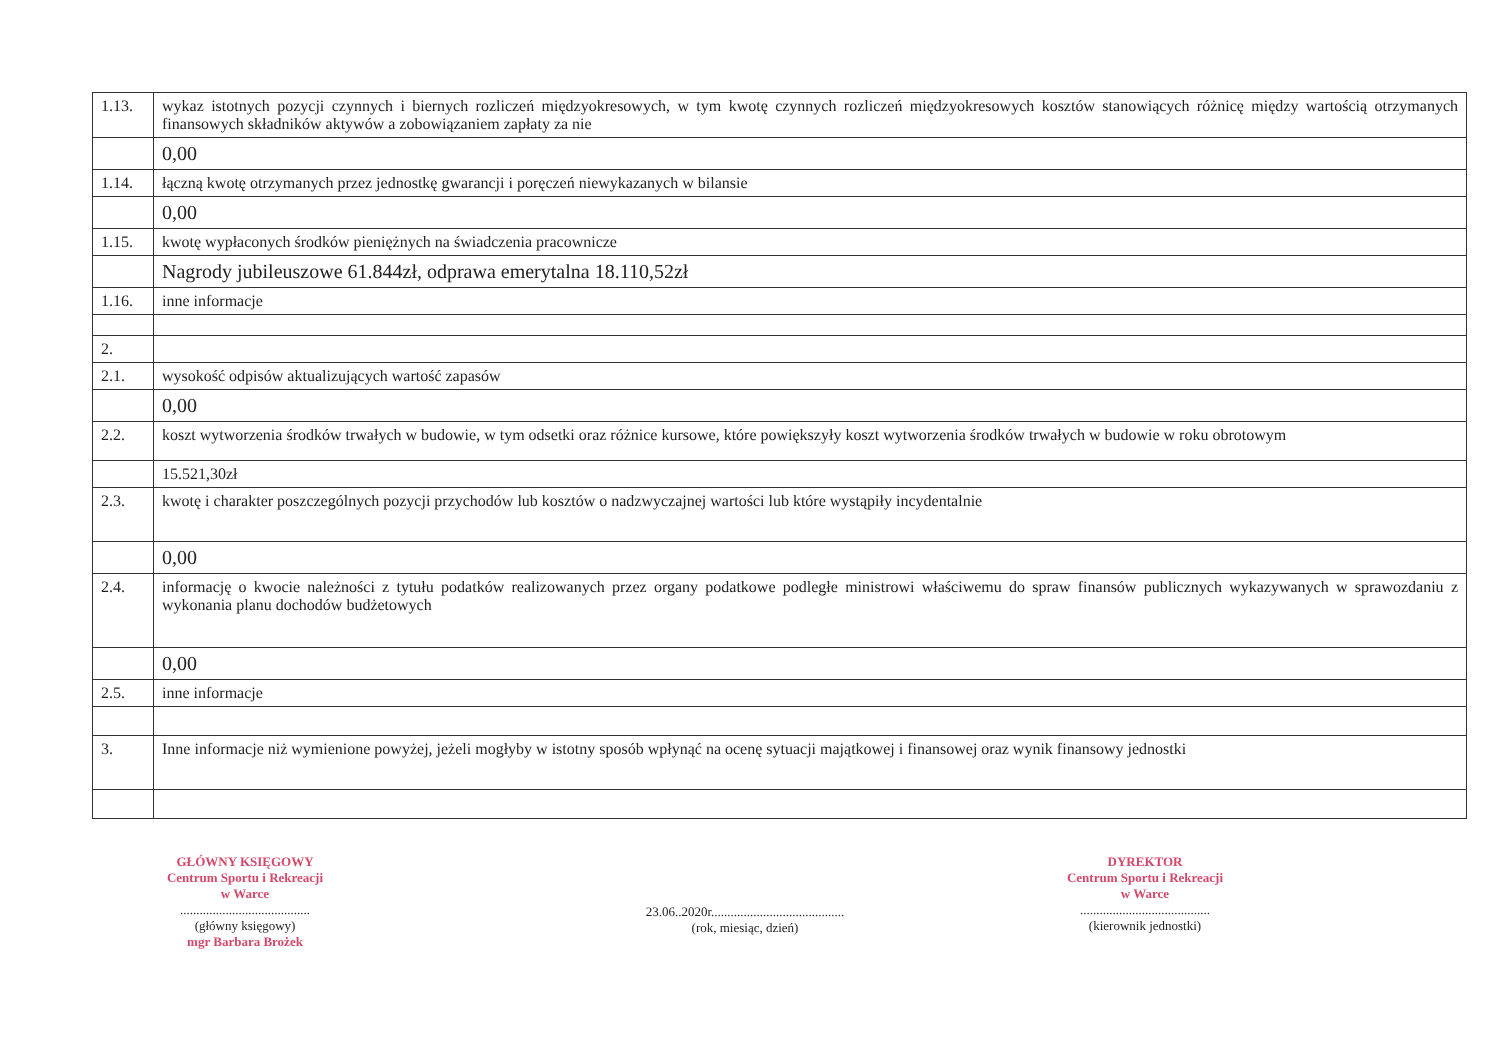| 1.13. | wykaz istotnych pozycji czynnych i biernych rozliczeń międzyokresowych, w tym kwotę czynnych rozliczeń międzyokresowych kosztów stanowiących różnicę między wartością otrzymanych finansowych składników aktywów a zobowiązaniem zapłaty za nie |
| | 0,00 |
| 1.14. | łączną kwotę otrzymanych przez jednostkę gwarancji i poręczeń niewykazanych w bilansie |
| | 0,00 |
| 1.15. | kwotę wypłaconych środków pieniężnych na świadczenia pracownicze |
| | Nagrody jubileuszowe 61.844zł, odprawa emerytalna 18.110,52zł |
| 1.16. | inne informacje |
| 2. | |
| 2.1. | wysokość odpisów aktualizujących wartość zapasów |
| | 0,00 |
| 2.2. | koszt wytworzenia środków trwałych w budowie, w tym odsetki oraz różnice kursowe, które powiększyły koszt wytworzenia środków trwałych w budowie w roku obrotowym |
| | 15.521,30zł |
| 2.3. | kwotę i charakter poszczególnych pozycji przychodów lub kosztów o nadzwyczajnej wartości lub które wystąpiły incydentalnie |
| | 0,00 |
| 2.4. | informację o kwocie należności z tytułu podatków realizowanych przez organy podatkowe podległe ministrowi właściwemu do spraw finansów publicznych wykazywanych w sprawozdaniu z wykonania planu dochodów budżetowych |
| | 0,00 |
| 2.5. | inne informacje |
| 3. | Inne informacje niż wymienione powyżej, jeżeli mogłyby w istotny sposób wpłynąć na ocenę sytuacji majątkowej i finansowej oraz wynik finansowy jednostki |
GŁÓWNY KSIĘGOWY
Centrum Sportu i Rekreacji
w Warce
........................................
(główny księgowy)
mgr Barbara Brożek
23.06..2020r.........................................
(rok, miesiąc, dzień)
DYREKTOR
Centrum Sportu i Rekreacji
w Warce
........................................
(kierownik jednostki)